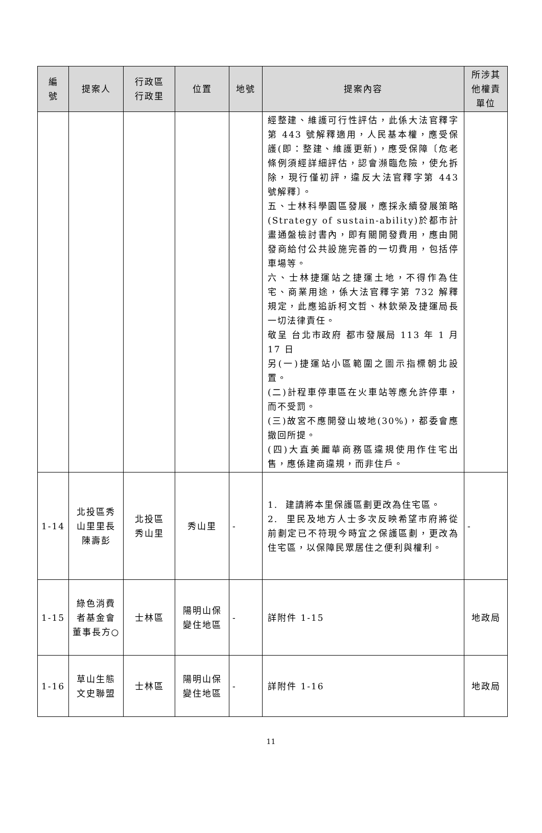| 編 號 | 提案人 | 行政區 行政里 | 位置 | 地號 | 提案內容 | 所涉其 他權責 單位 |
| --- | --- | --- | --- | --- | --- | --- |
| | | | | | 經整建、維護可行性評估，此係大法官釋字第 443 號解釋適用，人民基本權，應受保護(即：整建、維護更新)，應受保障〔危老條例須經詳細評估，認會瀕臨危險，使允拆除，現行僅初評，違反大法官釋字第 443 號解釋〕。 五、士林科學園區發展，應採永續發展策略(Strategy of sustain-ability)於都市計畫通盤檢討書內，即有關開發費用，應由開發商給付公共設施完善的一切費用，包括停車場等。 六、士林捷運站之捷運土地，不得作為住宅、商業用途，係大法官釋字第 732 解釋規定，此應追訴柯文哲、林欽榮及捷運局長一切法律責任。 敬呈 台北市政府 都市發展局 113 年 1 月 17 日 另(一)捷運站小區範圍之圖示指標朝北設置。 (二)計程車停車區在火車站等應允許停車，而不受罰。 (三)故宮不應開發山坡地(30%)，都委會應撤回所提。 (四)大直美麗華商務區違規使用作住宅出售，應係建商違規，而非住戶。 | |
| 1-14 | 北投區秀山里里長陳壽彭 | 北投區 秀山里 | 秀山里 | - | 1. 建請將本里保護區劃更改為住宅區。 2. 里民及地方人士多次反映希望市府將從前劃定已不符現今時宜之保護區劃，更改為住宅區，以保障民眾居住之便利與權利。 | - |
| 1-15 | 綠色消費者基金會董事長方○ | 士林區 | 陽明山保變住地區 | - | 詳附件 1-15 | 地政局 |
| 1-16 | 草山生態文史聯盟 | 士林區 | 陽明山保變住地區 | - | 詳附件 1-16 | 地政局 |
11